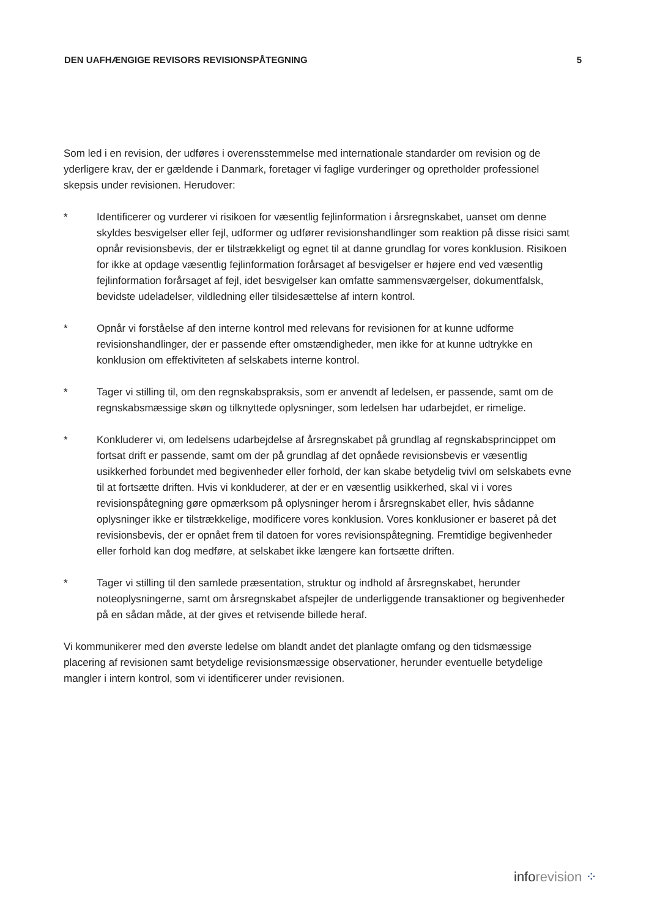DEN UAFHÆNGIGE REVISORS REVISIONSPÅTEGNING 5
Som led i en revision, der udføres i overensstemmelse med internationale standarder om revision og de yderligere krav, der er gældende i Danmark, foretager vi faglige vurderinger og opretholder professionel skepsis under revisionen. Herudover:
* Identificerer og vurderer vi risikoen for væsentlig fejlinformation i årsregnskabet, uanset om denne skyldes besvigelser eller fejl, udformer og udfører revisionshandlinger som reaktion på disse risici samt opnår revisionsbevis, der er tilstrækkeligt og egnet til at danne grundlag for vores konklusion. Risikoen for ikke at opdage væsentlig fejlinformation forårsaget af besvigelser er højere end ved væsentlig fejlinformation forårsaget af fejl, idet besvigelser kan omfatte sammensværgelser, dokumentfalsk, bevidste udeladelser, vildledning eller tilsidesættelse af intern kontrol.
* Opnår vi forståelse af den interne kontrol med relevans for revisionen for at kunne udforme revisionshandlinger, der er passende efter omstændigheder, men ikke for at kunne udtrykke en konklusion om effektiviteten af selskabets interne kontrol.
* Tager vi stilling til, om den regnskabspraksis, som er anvendt af ledelsen, er passende, samt om de regnskabsmæssige skøn og tilknyttede oplysninger, som ledelsen har udarbejdet, er rimelige.
* Konkluderer vi, om ledelsens udarbejdelse af årsregnskabet på grundlag af regnskabsprincippet om fortsat drift er passende, samt om der på grundlag af det opnåede revisionsbevis er væsentlig usikkerhed forbundet med begivenheder eller forhold, der kan skabe betydelig tvivl om selskabets evne til at fortsætte driften. Hvis vi konkluderer, at der er en væsentlig usikkerhed, skal vi i vores revisionspåtegning gøre opmærksom på oplysninger herom i årsregnskabet eller, hvis sådanne oplysninger ikke er tilstrækkelige, modificere vores konklusion. Vores konklusioner er baseret på det revisionsbevis, der er opnået frem til datoen for vores revisionspåtegning. Fremtidige begivenheder eller forhold kan dog medføre, at selskabet ikke længere kan fortsætte driften.
* Tager vi stilling til den samlede præsentation, struktur og indhold af årsregnskabet, herunder noteoplysningerne, samt om årsregnskabet afspejler de underliggende transaktioner og begivenheder på en sådan måde, at der gives et retvisende billede heraf.
Vi kommunikerer med den øverste ledelse om blandt andet det planlagte omfang og den tidsmæssige placering af revisionen samt betydelige revisionsmæssige observationer, herunder eventuelle betydelige mangler i intern kontrol, som vi identificerer under revisionen.
inforevision ⁘